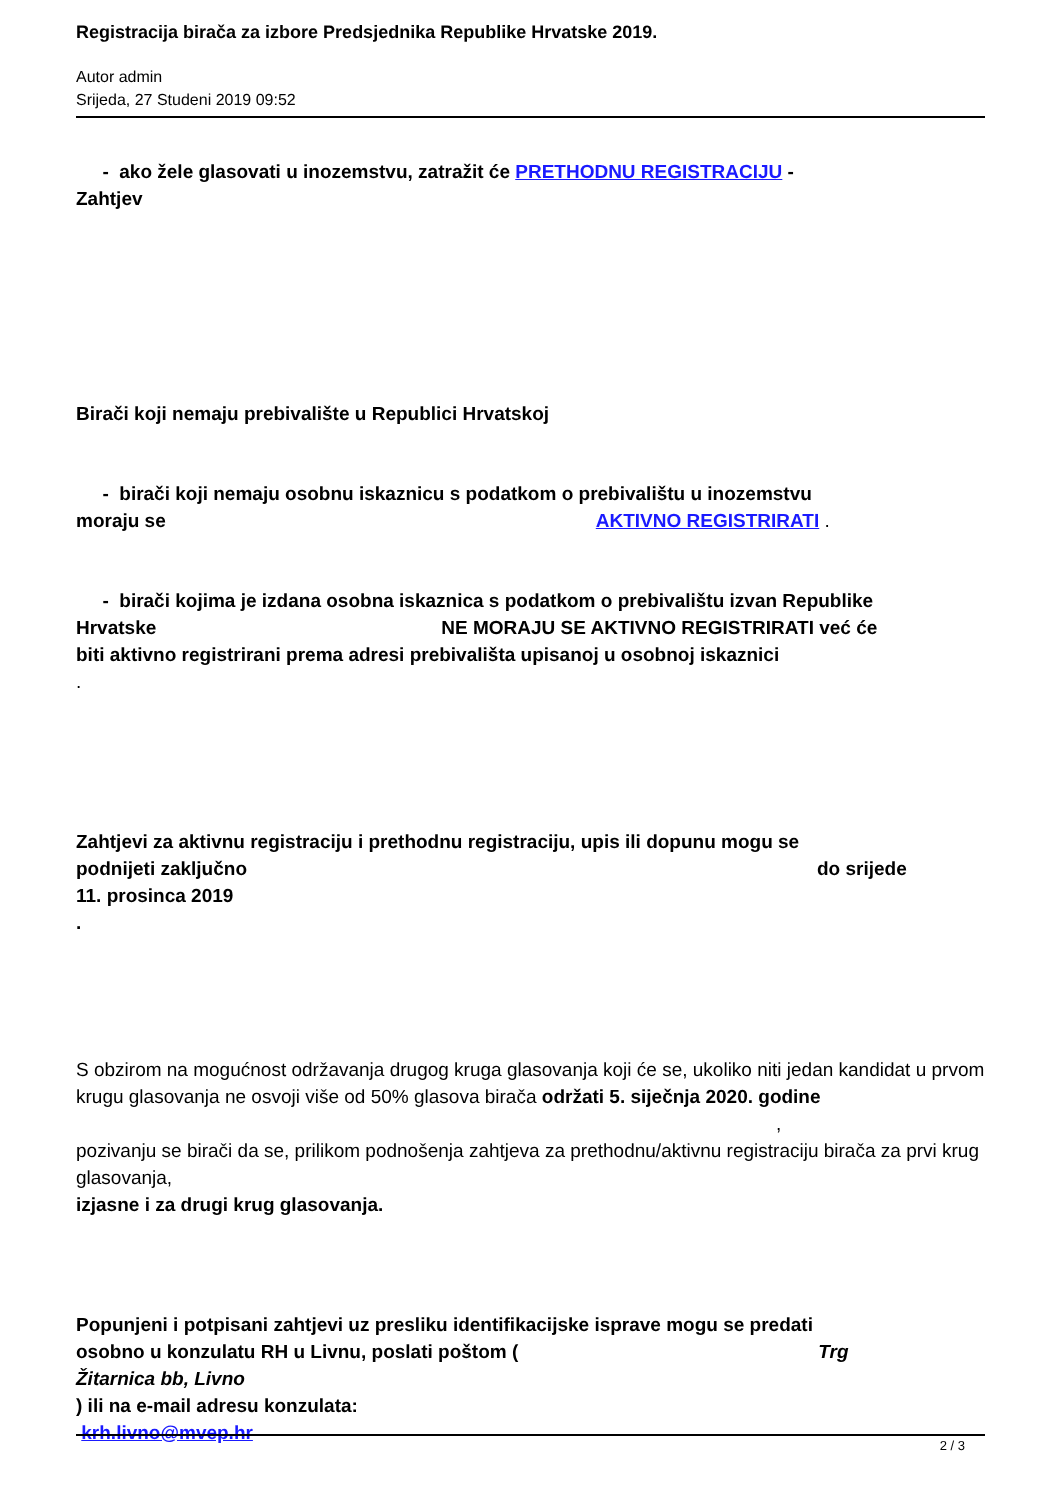Registracija birača za izbore Predsjednika Republike Hrvatske 2019.
Autor admin
Srijeda, 27 Studeni 2019 09:52
- ako žele glasovati u inozemstvu, zatražit će PRETHODNU REGISTRACIJU -
Zahtjev
Birači koji nemaju prebivalište u Republici Hrvatskoj
- birači koji nemaju osobnu iskaznicu s podatkom o prebivalištu u inozemstvu
moraju se AKTIVNO REGISTRIRATI .
- birači kojima je izdana osobna iskaznica s podatkom o prebivalištu izvan Republike
Hrvatske NE MORAJU SE AKTIVNO REGISTRIRATI već će
biti aktivno registrirani prema adresi prebivališta upisanoj u osobnoj iskaznici
.
Zahtjevi za aktivnu registraciju i prethodnu registraciju, upis ili dopunu mogu se
podnijeti zaključno do srijede
11. prosinca 2019
.
S obzirom na mogućnost održavanja drugog kruga glasovanja koji će se, ukoliko niti jedan kandidat u prvom krugu glasovanja ne osvoji više od 50% glasova birača održati 5. siječnja 2020. godine ,
pozivanju se birači da se, prilikom podnošenja zahtjeva za prethodnu/aktivnu registraciju birača za prvi krug glasovanja,
izjasne i za drugi krug glasovanja.
Popunjeni i potpisani zahtjevi uz presliku identifikacijske isprave mogu se predati
osobno u konzulatu RH u Livnu, poslati poštom ( Trg
Žitarnica bb, Livno
) ili na e-mail adresu konzulata:
krh.livno@mvep.hr
2 / 3